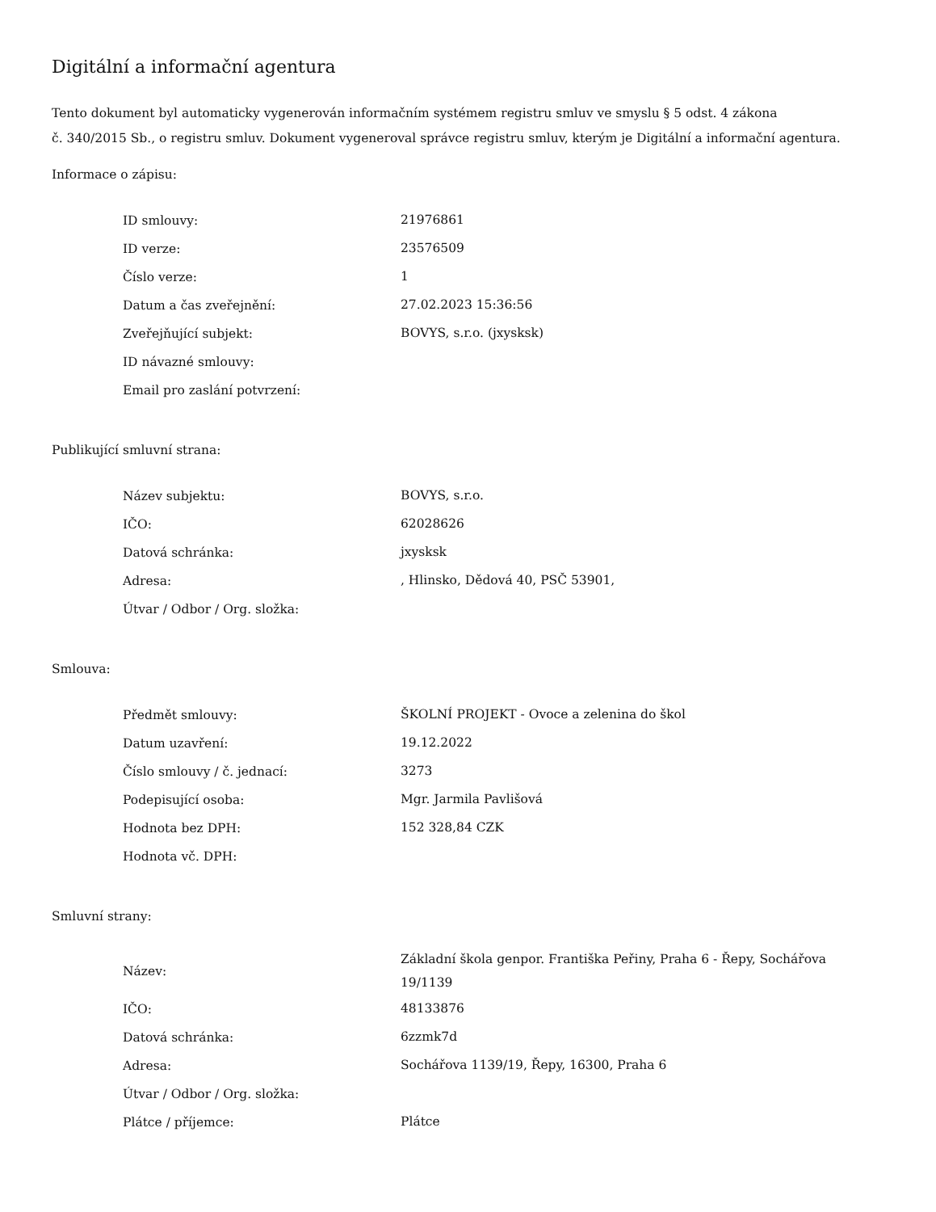Digitální a informační agentura
Tento dokument byl automaticky vygenerován informačním systémem registru smluv ve smyslu § 5 odst. 4 zákona
č. 340/2015 Sb., o registru smluv. Dokument vygeneroval správce registru smluv, kterým je Digitální a informační agentura.
Informace o zápisu:
| ID smlouvy: | 21976861 |
| ID verze: | 23576509 |
| Číslo verze: | 1 |
| Datum a čas zveřejnění: | 27.02.2023 15:36:56 |
| Zveřejňující subjekt: | BOVYS, s.r.o. (jxysksk) |
| ID návazné smlouvy: | |
| Email pro zaslání potvrzení: | |
Publikující smluvní strana:
| Název subjektu: | BOVYS, s.r.o. |
| IČO: | 62028626 |
| Datová schránka: | jxysksk |
| Adresa: | , Hlinsko, Dědová 40, PSČ 53901, |
| Útvar / Odbor / Org. složka: | |
Smlouva:
| Předmět smlouvy: | ŠKOLNÍ PROJEKT - Ovoce a zelenina do škol |
| Datum uzavření: | 19.12.2022 |
| Číslo smlouvy / č. jednací: | 3273 |
| Podepisující osoba: | Mgr. Jarmila Pavlišová |
| Hodnota bez DPH: | 152 328,84 CZK |
| Hodnota vč. DPH: | |
Smluvní strany:
| Název: | Základní škola genpor. Františka Peřiny, Praha 6 - Řepy, Sochářova 19/1139 |
| IČO: | 48133876 |
| Datová schránka: | 6zzmk7d |
| Adresa: | Sochářova 1139/19, Řepy, 16300, Praha 6 |
| Útvar / Odbor / Org. složka: | |
| Plátce / příjemce: | Plátce |